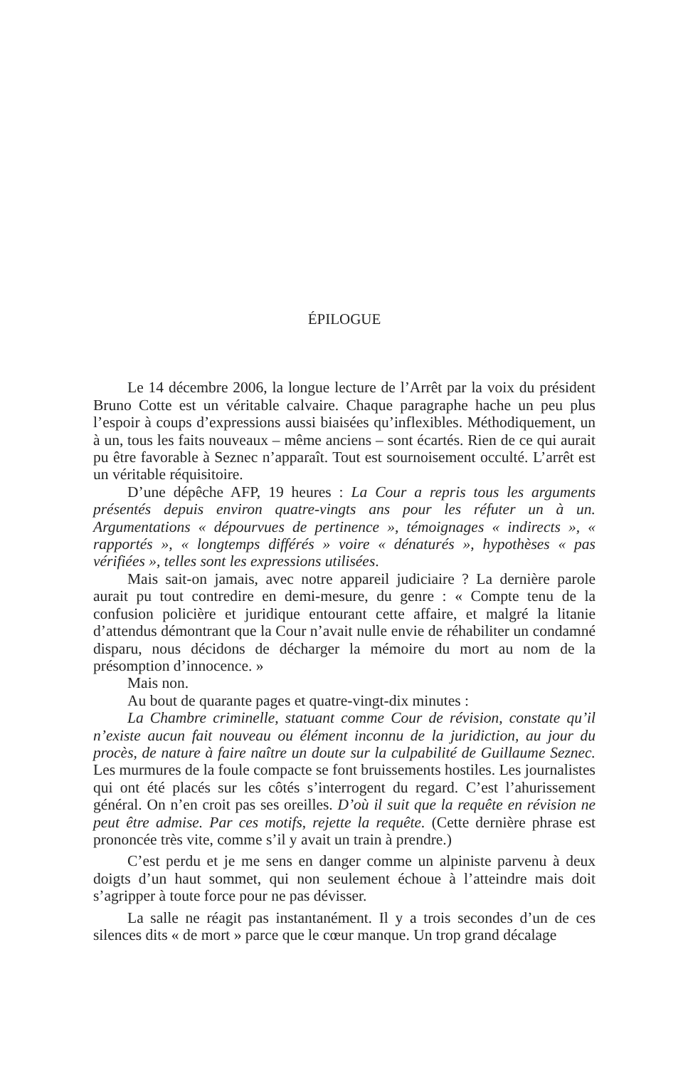ÉPILOGUE
Le 14 décembre 2006, la longue lecture de l’Arrêt par la voix du président Bruno Cotte est un véritable calvaire. Chaque paragraphe hache un peu plus l’espoir à coups d’expressions aussi biaisées qu’inflexibles. Méthodiquement, un à un, tous les faits nouveaux – même anciens – sont écartés. Rien de ce qui aurait pu être favorable à Seznec n’apparaît. Tout est sournoisement occulté. L’arrêt est un véritable réquisitoire.
D’une dépêche AFP, 19 heures : La Cour a repris tous les arguments présentés depuis environ quatre-vingts ans pour les réfuter un à un. Argumentations « dépourvues de pertinence », témoignages « indirects », « rapportés », « longtemps différés » voire « dénaturés », hypothèses « pas vérifiées », telles sont les expressions utilisées.
Mais sait-on jamais, avec notre appareil judiciaire ? La dernière parole aurait pu tout contredire en demi-mesure, du genre : « Compte tenu de la confusion policière et juridique entourant cette affaire, et malgré la litanie d’attendus démontrant que la Cour n’avait nulle envie de réhabiliter un condamné disparu, nous décidons de décharger la mémoire du mort au nom de la présomption d’innocence. »
Mais non.
Au bout de quarante pages et quatre-vingt-dix minutes :
La Chambre criminelle, statuant comme Cour de révision, constate qu’il n’existe aucun fait nouveau ou élément inconnu de la juridiction, au jour du procès, de nature à faire naître un doute sur la culpabilité de Guillaume Seznec. Les murmures de la foule compacte se font bruissements hostiles. Les journalistes qui ont été placés sur les côtés s’interrogent du regard. C’est l’ahurissement général. On n’en croit pas ses oreilles. D’où il suit que la requête en révision ne peut être admise. Par ces motifs, rejette la requête. (Cette dernière phrase est prononcée très vite, comme s’il y avait un train à prendre.)
C’est perdu et je me sens en danger comme un alpiniste parvenu à deux doigts d’un haut sommet, qui non seulement échoue à l’atteindre mais doit s’agripper à toute force pour ne pas dévisser.
La salle ne réagit pas instantanément. Il y a trois secondes d’un de ces silences dits « de mort » parce que le cœur manque. Un trop grand décalage